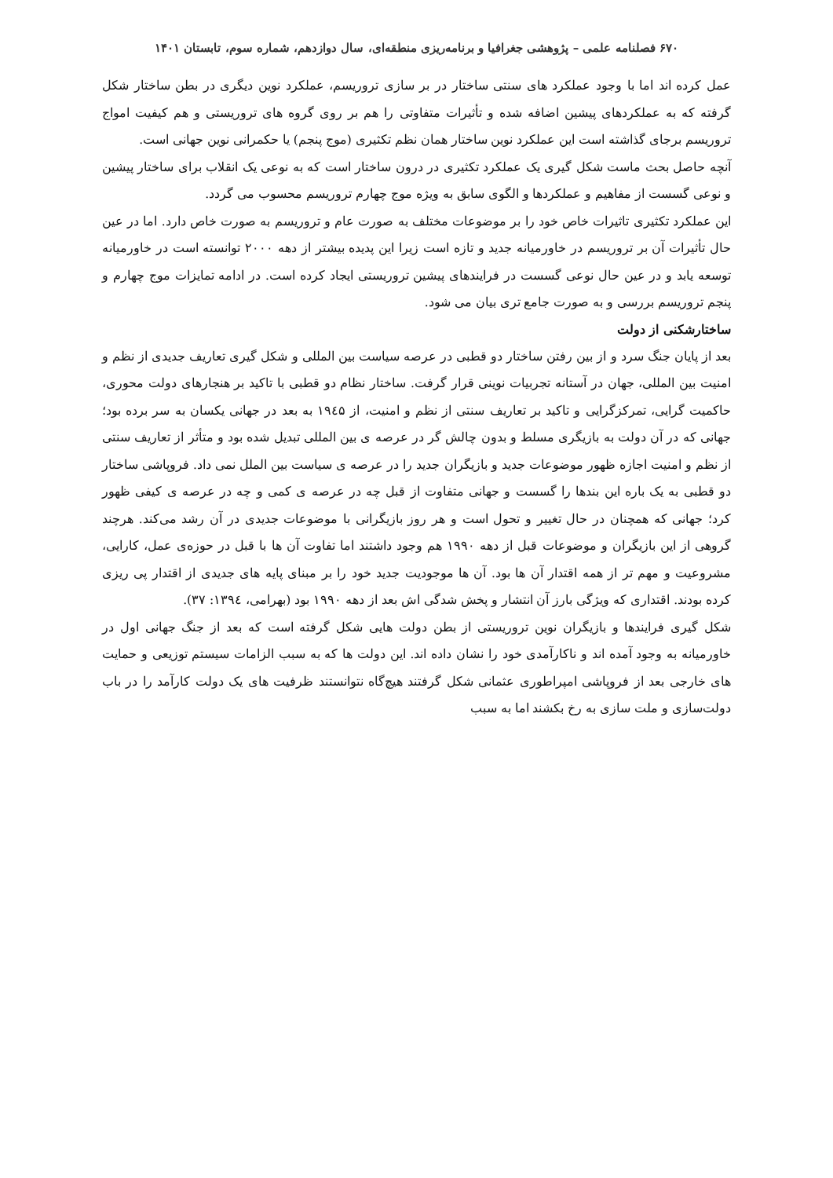۶۷۰ فصلنامه علمی – پژوهشی جغرافیا و برنامه‌ریزی منطقه‌ای، سال دوازدهم، شماره سوم، تابستان ۱۴۰۱
عمل کرده اند اما با وجود عملکرد های سنتی ساختار در بر سازی تروریسم، عملکرد نوین دیگری در بطن ساختار شکل گرفته که به عملکردهای پیشین اضافه شده و تأثیرات متفاوتی را هم بر روی گروه های تروریستی و هم کیفیت امواج تروریسم برجای گذاشته است این عملکرد نوین ساختار همان نظم تکثیری (موج پنجم) یا حکمرانی نوین جهانی است.
آنچه حاصل بحث ماست شکل گیری یک عملکرد تکثیری در درون ساختار است که به نوعی یک انقلاب برای ساختار پیشین و نوعی گسست از مفاهیم و عملکردها و الگوی سابق به ویژه موج چهارم تروریسم محسوب می گردد.
این عملکرد تکثیری تاثیرات خاص خود را بر موضوعات مختلف به صورت عام و تروریسم به صورت خاص دارد. اما در عین حال تأثیرات آن بر تروریسم در خاورمیانه جدید و تازه است زیرا این پدیده بیشتر از دهه ۲۰۰۰ توانسته است در خاورمیانه توسعه یابد و در عین حال نوعی گسست در فرایندهای پیشین تروریستی ایجاد کرده است. در ادامه تمایزات موج چهارم و پنجم تروریسم بررسی و به صورت جامع تری بیان می شود.
ساختارشکنی از دولت
بعد از پایان جنگ سرد و از بین رفتن ساختار دو قطبی در عرصه سیاست بین المللی و شکل گیری تعاریف جدیدی از نظم و امنیت بین المللی، جهان در آستانه تجربیات نوینی قرار گرفت. ساختار نظام دو قطبی با تاکید بر هنجارهای دولت محوری، حاکمیت گرایی، تمرکزگرایی و تاکید بر تعاریف سنتی از نظم و امنیت، از ۱۹٤۵ به بعد در جهانی یکسان به سر برده بود؛ جهانی که در آن دولت به بازیگری مسلط و بدون چالش گر در عرصه ی بین المللی تبدیل شده بود و متأثر از تعاریف سنتی از نظم و امنیت اجازه ظهور موضوعات جدید و بازیگران جدید را در عرصه ی سیاست بین الملل نمی داد. فروپاشی ساختار دو قطبی به یک باره این بندها را گسست و جهانی متفاوت از قبل چه در عرصه ی کمی و چه در عرصه ی کیفی ظهور کرد؛ جهانی که همچنان در حال تغییر و تحول است و هر روز بازیگرانی با موضوعات جدیدی در آن رشد می‌کند. هرچند گروهی از این بازیگران و موضوعات قبل از دهه ۱۹۹۰ هم وجود داشتند اما تفاوت آن ها با قبل در حوزه‌ی عمل، کارایی، مشروعیت و مهم تر از همه اقتدار آن ها بود. آن ها موجودیت جدید خود را بر مبنای پایه های جدیدی از اقتدار پی ریزی کرده بودند. اقتداری که ویژگی بارز آن انتشار و پخش شدگی اش بعد از دهه ۱۹۹۰ بود (بهرامی، ۱۳۹٤: ۳۷).
شکل گیری فرایندها و بازیگران نوین تروریستی از بطن دولت هایی شکل گرفته است که بعد از جنگ جهانی اول در خاورمیانه به وجود آمده اند و ناکارآمدی خود را نشان داده اند. این دولت ها که به سبب الزامات سیستم توزیعی و حمایت های خارجی بعد از فروپاشی امپراطوری عثمانی شکل گرفتند هیچ‌گاه نتوانستند ظرفیت های یک دولت کارآمد را در باب دولت‌سازی و ملت سازی به رخ بکشند اما به سبب